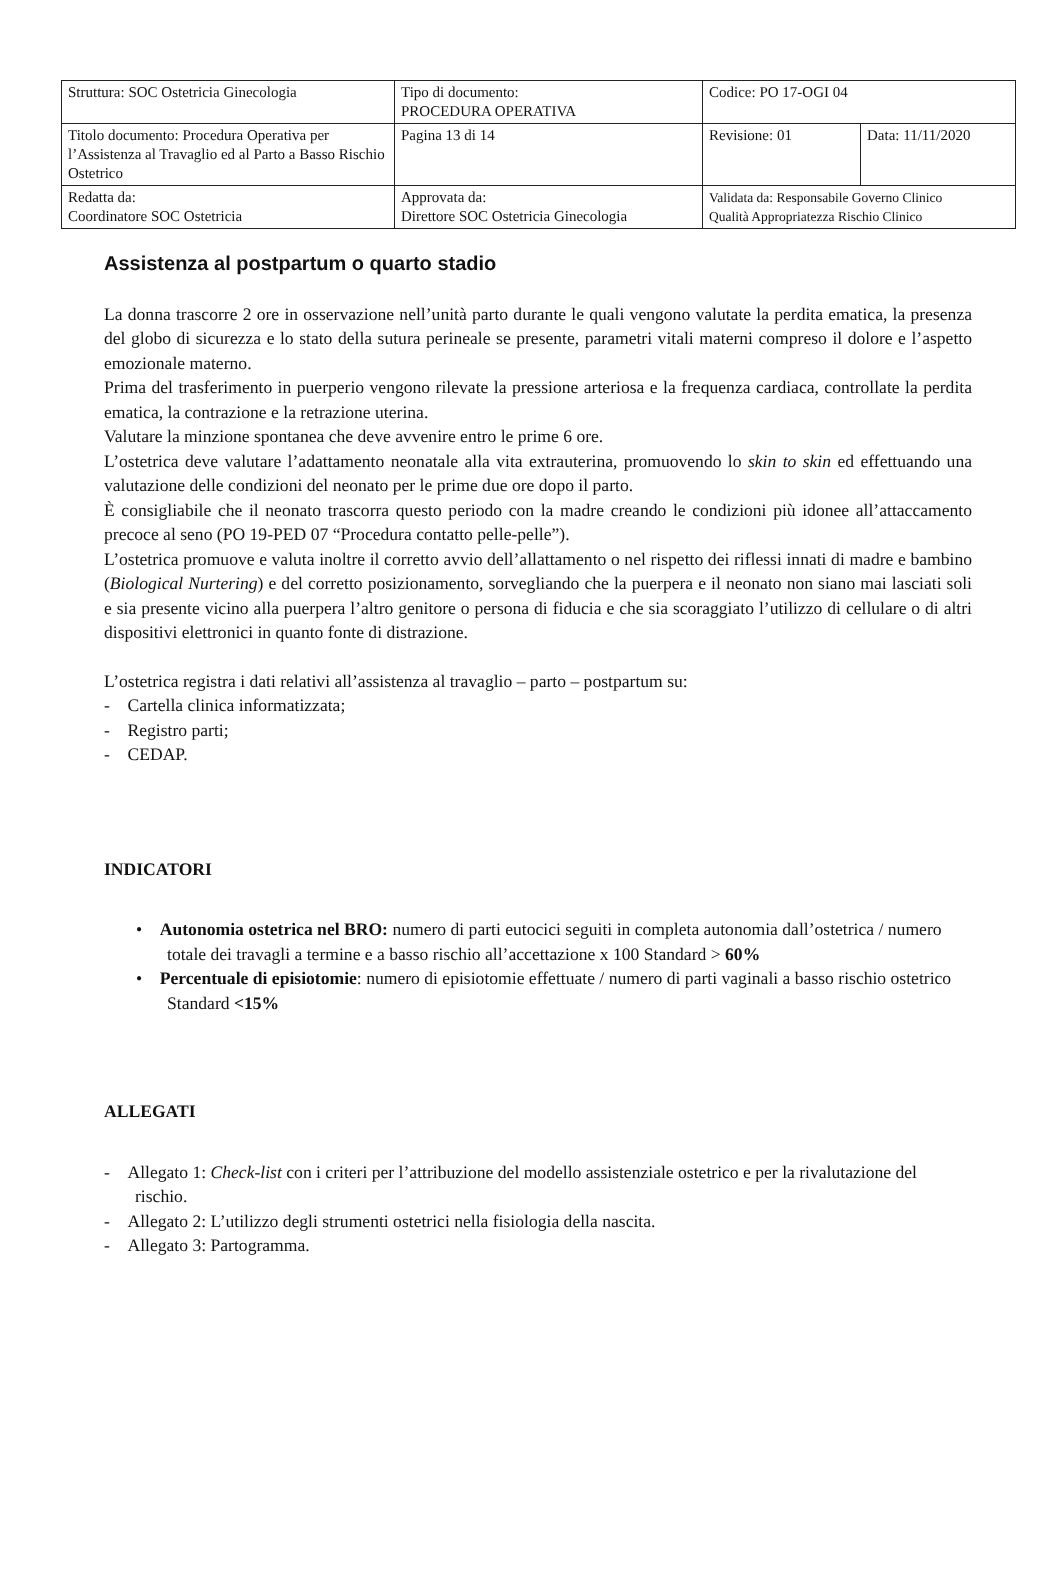| Struttura: SOC Ostetricia Ginecologia | Tipo di documento: PROCEDURA OPERATIVA | Codice: PO 17-OGI 04 | |
| Titolo documento: Procedura Operativa per l’Assistenza al Travaglio ed al Parto a Basso Rischio Ostetrico | Pagina 13 di 14 | Revisione: 01 | Data: 11/11/2020 |
| Redatta da: Coordinatore SOC Ostetricia | Approvata da: Direttore SOC Ostetricia Ginecologia | Validata da: Responsabile Governo Clinico Qualità Appropriatezza Rischio Clinico | |
Assistenza al postpartum o quarto stadio
La donna trascorre 2 ore in osservazione nell’unità parto durante le quali vengono valutate la perdita ematica, la presenza del globo di sicurezza e lo stato della sutura perineale se presente, parametri vitali materni compreso il dolore e l’aspetto emozionale materno.
Prima del trasferimento in puerperio vengono rilevate la pressione arteriosa e la frequenza cardiaca, controllate la perdita ematica, la contrazione e la retrazione uterina.
Valutare la minzione spontanea che deve avvenire entro le prime 6 ore.
L’ostetrica deve valutare l’adattamento neonatale alla vita extrauterina, promuovendo lo skin to skin ed effettuando una valutazione delle condizioni del neonato per le prime due ore dopo il parto.
È consigliabile che il neonato trascorra questo periodo con la madre creando le condizioni più idonee all’attaccamento precoce al seno (PO 19-PED 07 “Procedura contatto pelle-pelle”).
L’ostetrica promuove e valuta inoltre il corretto avvio dell’allattamento o nel rispetto dei riflessi innati di madre e bambino (Biological Nurtering) e del corretto posizionamento, sorvegliando che la puerpera e il neonato non siano mai lasciati soli e sia presente vicino alla puerpera l’altro genitore o persona di fiducia e che sia scoraggiato l’utilizzo di cellulare o di altri dispositivi elettronici in quanto fonte di distrazione.
L’ostetrica registra i dati relativi all’assistenza al travaglio – parto – postpartum su:
- Cartella clinica informatizzata;
- Registro parti;
- CEDAP.
INDICATORI
• Autonomia ostetrica nel BRO: numero di parti eutocici seguiti in completa autonomia dall’ostetrica / numero totale dei travagli a termine e a basso rischio all’accettazione x 100 Standard > 60%
• Percentuale di episiotomie: numero di episiotomie effettuate / numero di parti vaginali a basso rischio ostetrico Standard <15%
ALLEGATI
- Allegato 1: Check-list con i criteri per l’attribuzione del modello assistenziale ostetrico e per la rivalutazione del rischio.
- Allegato 2: L’utilizzo degli strumenti ostetrici nella fisiologia della nascita.
- Allegato 3: Partogramma.